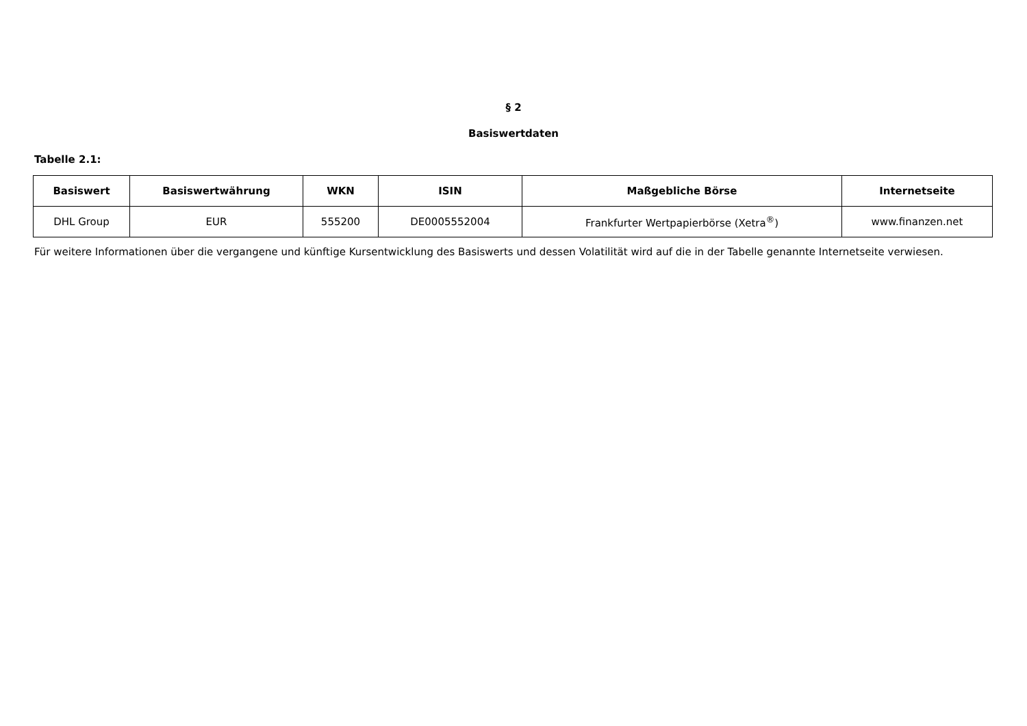§ 2
Basiswertdaten
Tabelle 2.1:
| Basiswert | Basiswertwährung | WKN | ISIN | Maßgebliche Börse | Internetseite |
| --- | --- | --- | --- | --- | --- |
| DHL Group | EUR | 555200 | DE0005552004 | Frankfurter Wertpapierbörse (Xetra<sup>®</sup>) | www.finanzen.net |
Für weitere Informationen über die vergangene und künftige Kursentwicklung des Basiswerts und dessen Volatilität wird auf die in der Tabelle genannte Internetseite verwiesen.